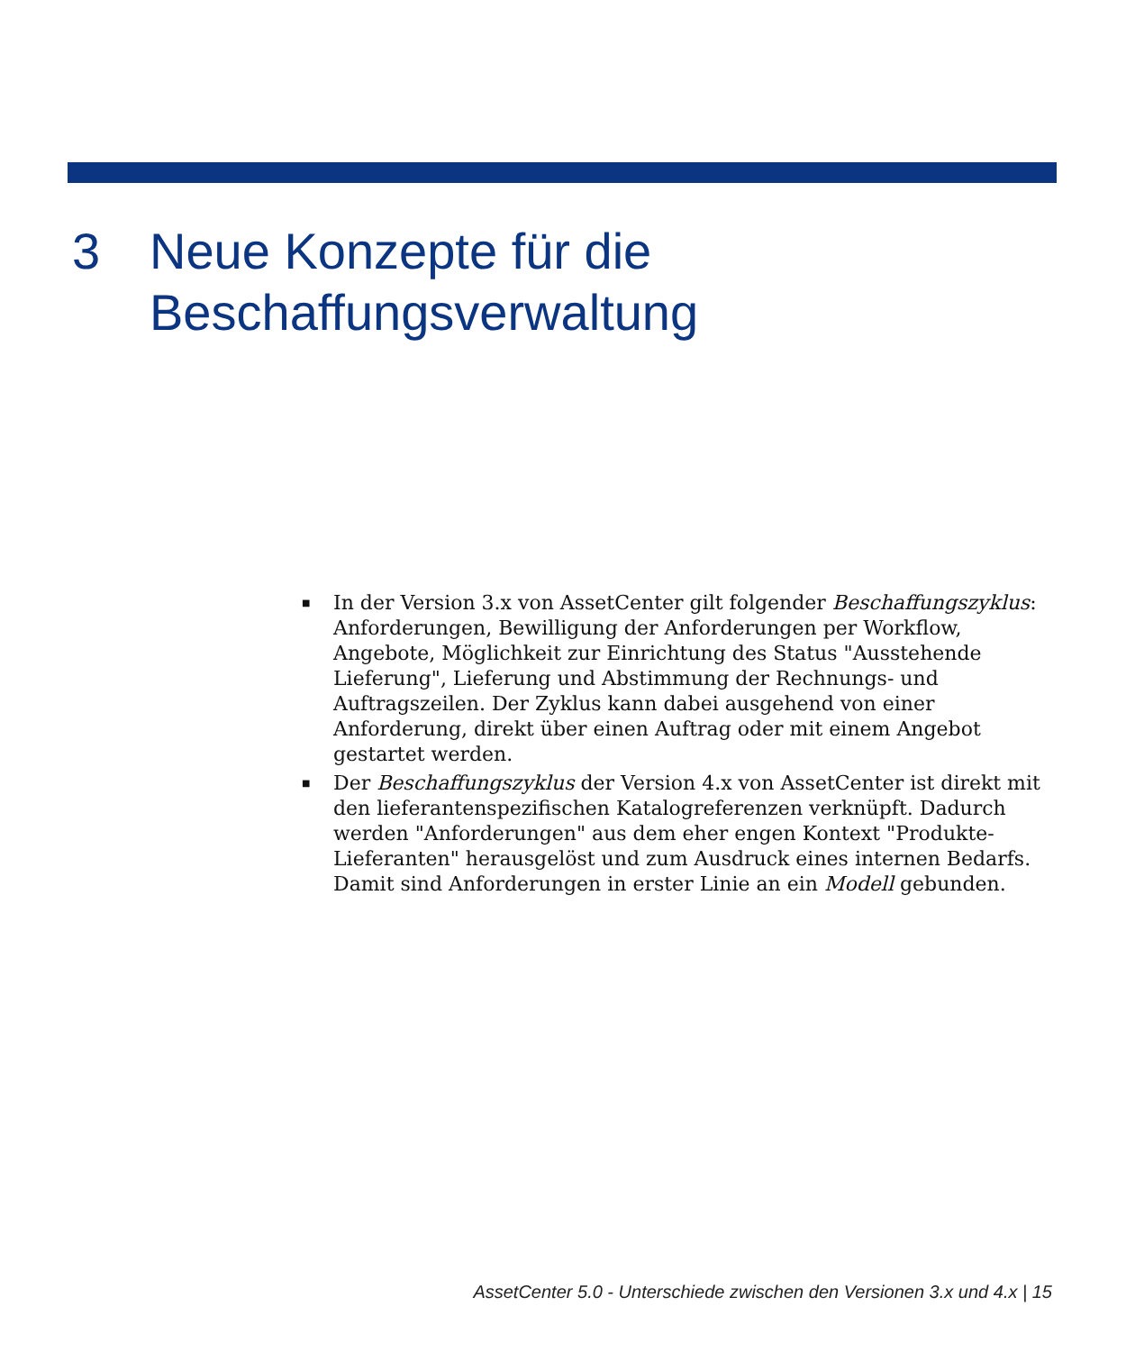3 Neue Konzepte für die
Beschaffungsverwaltung
■ In der Version 3.x von AssetCenter gilt folgender Beschaffungszyklus: Anforderungen, Bewilligung der Anforderungen per Workflow, Angebote, Möglichkeit zur Einrichtung des Status "Ausstehende Lieferung", Lieferung und Abstimmung der Rechnungs- und Auftragszeilen. Der Zyklus kann dabei ausgehend von einer Anforderung, direkt über einen Auftrag oder mit einem Angebot gestartet werden.
■ Der Beschaffungszyklus der Version 4.x von AssetCenter ist direkt mit den lieferantenspezifischen Katalogreferenzen verknüpft. Dadurch werden "Anforderungen" aus dem eher engen Kontext "Produkte-Lieferanten" herausgelöst und zum Ausdruck eines internen Bedarfs. Damit sind Anforderungen in erster Linie an ein Modell gebunden.
AssetCenter 5.0 - Unterschiede zwischen den Versionen 3.x und 4.x | 15